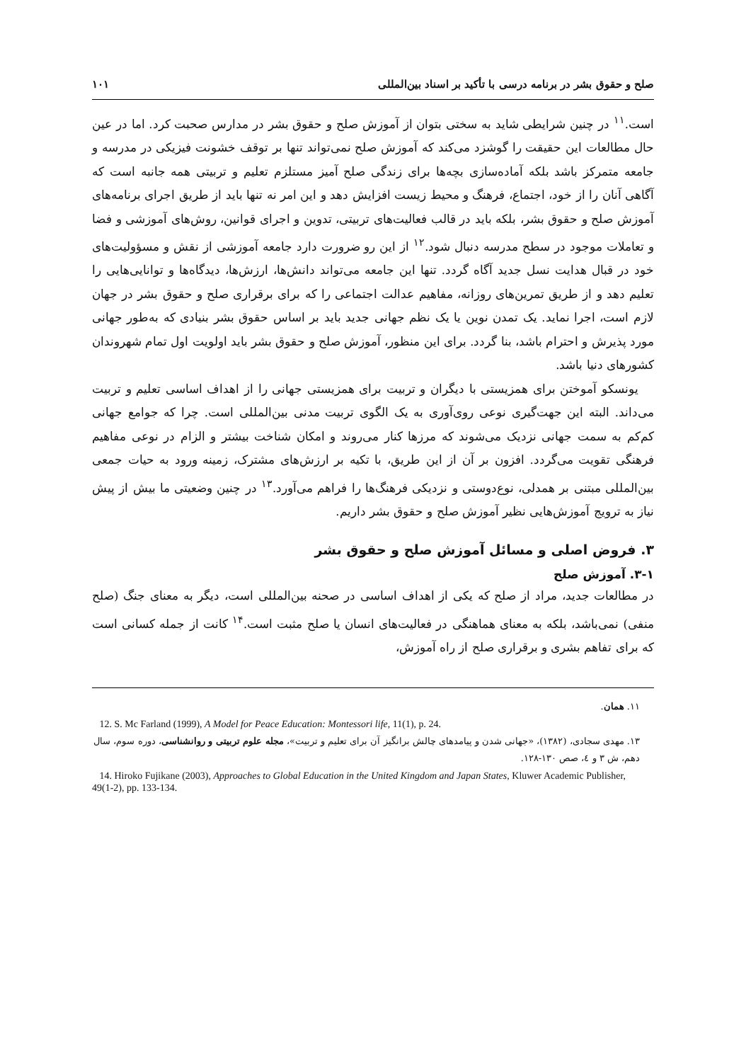صلح و حقوق بشر در برنامه درسی با تأکید بر اسناد بین‌المللی ۱۰۱
است.<sup>۱۱</sup> در چنین شرایطی شاید به سختی بتوان از آموزش صلح و حقوق بشر در مدارس صحبت کرد. اما در عین حال مطالعات این حقیقت را گوشزد می‌کند که آموزش صلح نمی‌تواند تنها بر توقف خشونت فیزیکی در مدرسه و جامعه متمرکز باشد بلکه آماده‌سازی بچه‌ها برای زندگی صلح آمیز مستلزم تعلیم و تربیتی همه جانبه است که آگاهی آنان را از خود، اجتماع، فرهنگ و محیط زیست افزایش دهد و این امر نه تنها باید از طریق اجرای برنامه‌های آموزش صلح و حقوق بشر، بلکه باید در قالب فعالیت‌های تربیتی، تدوین و اجرای قوانین، روش‌های آموزشی و فضا و تعاملات موجود در سطح مدرسه دنبال شود.<sup>۱۲</sup> از این رو ضرورت دارد جامعه آموزشی از نقش و مسؤولیت‌های خود در قبال هدایت نسل جدید آگاه گردد. تنها این جامعه می‌تواند دانش‌ها، ارزش‌ها، دیدگاه‌ها و توانایی‌هایی را تعلیم دهد و از طریق تمرین‌های روزانه، مفاهیم عدالت اجتماعی را که برای برقراری صلح و حقوق بشر در جهان لازم است، اجرا نماید. یک تمدن نوین یا یک نظم جهانی جدید باید بر اساس حقوق بشر بنیادی که به‌طور جهانی مورد پذیرش و احترام باشد، بنا گردد. برای این منظور، آموزش صلح و حقوق بشر باید اولویت اول تمام شهروندان کشورهای دنیا باشد.
یونسکو آموختن برای همزیستی با دیگران و تربیت برای همزیستی جهانی را از اهداف اساسی تعلیم و تربیت می‌داند. البته این جهت‌گیری نوعی روی‌آوری به یک الگوی تربیت مدنی بین‌المللی است. چرا که جوامع جهانی کم‌کم به سمت جهانی نزدیک می‌شوند که مرزها کنار می‌روند و امکان شناخت بیشتر و الزام در نوعی مفاهیم فرهنگی تقویت می‌گردد. افزون بر آن از این طریق، با تکیه بر ارزش‌های مشترک، زمینه ورود به حیات جمعی بین‌المللی مبتنی بر همدلی، نوع‌دوستی و نزدیکی فرهنگ‌ها را فراهم می‌آورد.<sup>۱۳</sup> در چنین وضعیتی ما بیش از پیش نیاز به ترویج آموزش‌هایی نظیر آموزش صلح و حقوق بشر داریم.
۳. فروض اصلی و مسائل آموزش صلح و حقوق بشر
۳-۱. آموزش صلح
در مطالعات جدید، مراد از صلح که یکی از اهداف اساسی در صحنه بین‌المللی است، دیگر به معنای جنگ (صلح منفی) نمی‌باشد، بلکه به معنای هماهنگی در فعالیت‌های انسان یا صلح مثبت است.<sup>۱۴</sup> کانت از جمله کسانی است که برای تفاهم بشری و برقراری صلح از راه آموزش،
۱۱. همان.
12. S. Mc Farland (1999), A Model for Peace Education: Montessori life, 11(1), p. 24.
۱۳. مهدی سجادی، (۱۳۸۲)، «جهانی شدن و پیامدهای چالش برانگیز آن برای تعلیم و تربیت»، مجله علوم تربیتی و روانشناسی، دوره سوم، سال دهم، ش ۳ و ٤، صص ۱۳۰-۱۲۸.
14. Hiroko Fujikane (2003), Approaches to Global Education in the United Kingdom and Japan States, Kluwer Academic Publisher, 49(1-2), pp. 133-134.